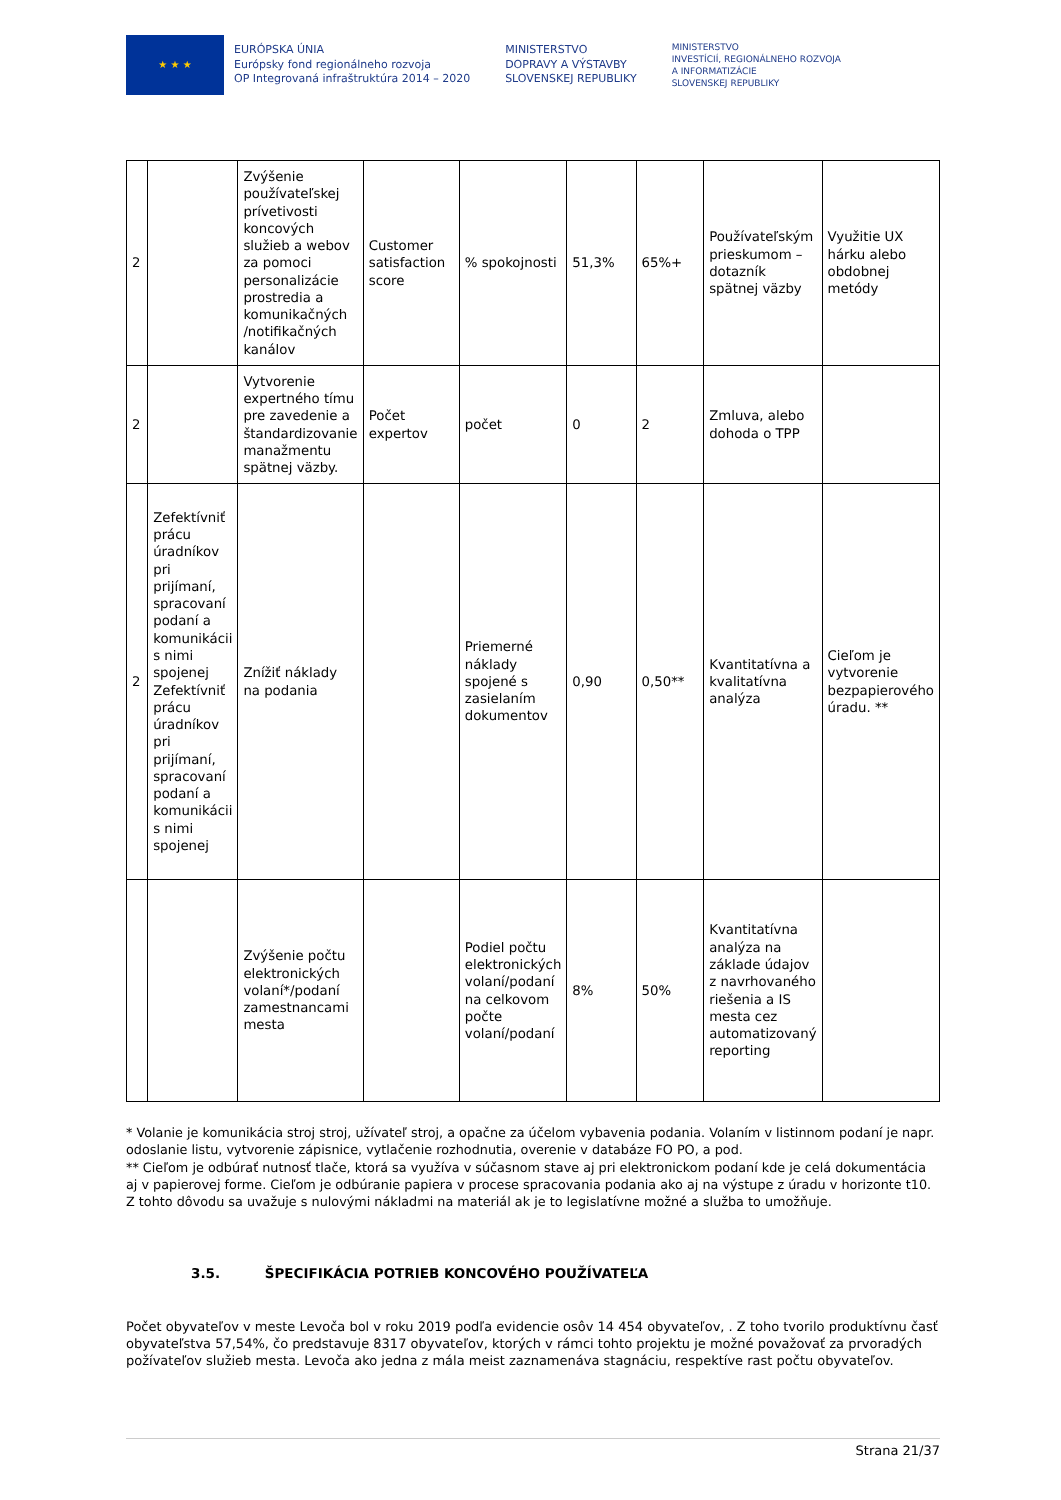★ ★ ★
EURÓPSKA ÚNIA
Európsky fond regionálneho rozvoja
OP Integrovaná infraštruktúra 2014 – 2020
MINISTERSTVO
DOPRAVY A VÝSTAVBY
SLOVENSKEJ REPUBLIKY
MINISTERSTVO
INVESTÍCIÍ, REGIONÁLNEHO ROZVOJA
A INFORMATIZÁCIE
SLOVENSKEJ REPUBLIKY
| 2 | | Zvýšenie používateľskej prívetivosti koncových služieb a webov za pomoci personalizácie prostredia a komunikačných /notifikačných kanálov | Customer satisfaction score | % spokojnosti | 51,3% | 65%+ | Používateľským prieskumom – dotazník spätnej väzby | Využitie UX hárku alebo obdobnej metódy |
| 2 | | Vytvorenie expertného tímu pre zavedenie a štandardizovanie manažmentu spätnej väzby. | Počet expertov | počet | 0 | 2 | Zmluva, alebo dohoda o TPP | |
| 2 | Zefektívniť prácu úradníkov pri prijímaní, spracovaní podaní a komunikácii s nimi spojenej Zefektívniť prácu úradníkov pri prijímaní, spracovaní podaní a komunikácii s nimi spojenej | Znížiť náklady na podania | | Priemerné náklady spojené s zasielaním dokumentov | 0,90 | 0,50** | Kvantitatívna a kvalitatívna analýza | Cieľom je vytvorenie bezpapierového úradu. ** |
| | | Zvýšenie počtu elektronických volaní*/podaní zamestnancami mesta | | Podiel počtu elektronických volaní/podaní na celkovom počte volaní/podaní | 8% | 50% | Kvantitatívna analýza na základe údajov z navrhovaného riešenia a IS mesta cez automatizovaný reporting | |
* Volanie je komunikácia stroj stroj, užívateľ stroj, a opačne za účelom vybavenia podania. Volaním v listinnom podaní je napr. odoslanie listu, vytvorenie zápisnice, vytlačenie rozhodnutia, overenie v databáze FO PO, a pod.
** Cieľom je odbúrať nutnosť tlače, ktorá sa využíva v súčasnom stave aj pri elektronickom podaní kde je celá dokumentácia aj v papierovej forme. Cieľom je odbúranie papiera v procese spracovania podania ako aj na výstupe z úradu v horizonte t10. Z tohto dôvodu sa uvažuje s nulovými nákladmi na materiál ak je to legislatívne možné a služba to umožňuje.
3.5. ŠPECIFIKÁCIA POTRIEB KONCOVÉHO POUŽÍVATEĽA
Počet obyvateľov v meste Levoča bol v roku 2019 podľa evidencie osôv 14 454 obyvateľov, . Z toho tvorilo produktívnu časť obyvateľstva 57,54%, čo predstavuje 8317 obyvateľov, ktorých v rámci tohto projektu je možné považovať za prvoradých požívateľov služieb mesta. Levoča ako jedna z mála meist zaznamenáva stagnáciu, respektíve rast počtu obyvateľov.
Strana 21/37